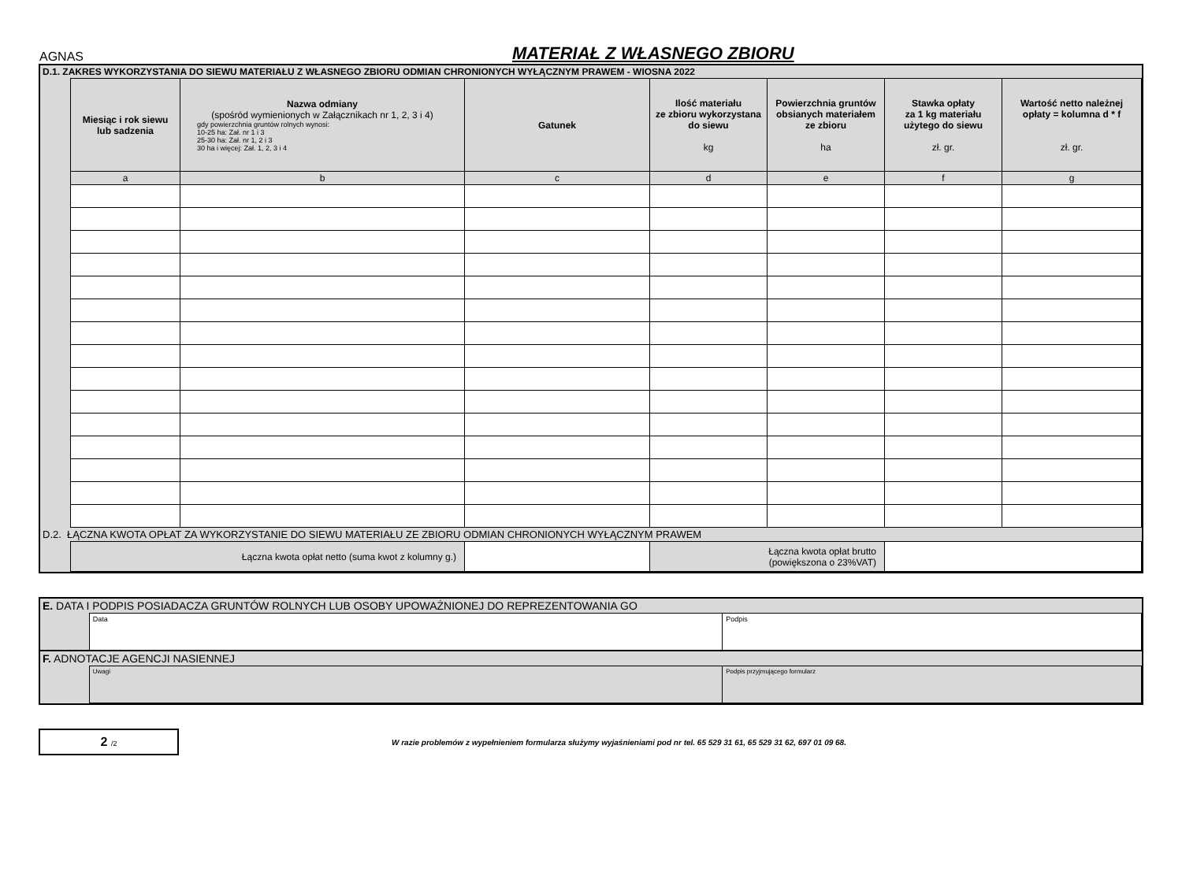AGNAS
MATERIAŁ Z WŁASNEGO ZBIORU
| D.1. ZAKRES WYKORZYSTANIA DO SIEWU MATERIAŁU Z WŁASNEGO ZBIORU ODMIAN CHRONIONYCH WYŁĄCZNYM PRAWEM - WIOSNA 2022 | | | | | | | |
| | Miesiąc i rok siewu lub sadzenia | Nazwa odmiany (spośród wymienionych w Załącznikach nr 1, 2, 3 i 4) gdy powierzchnia gruntów rolnych wynosi: 10-25 ha: Zał. nr 1 i 3 25-30 ha: Zał. nr 1, 2 i 3 30 ha i więcej: Zał. 1, 2, 3 i 4 | Gatunek | Ilość materiału ze zbioru wykorzystana do siewu kg | Powierzchnia gruntów obsianych materiałem ze zbioru ha | Stawka opłaty za 1 kg materiału użytego do siewu zł. gr. | Wartość netto należnej opłaty = kolumna d * f zł. gr. |
| | a | b | c | d | e | f | g |
| D.2. ŁĄCZNA KWOTA OPŁAT ZA WYKORZYSTANIE DO SIEWU MATERIAŁU ZE ZBIORU ODMIAN CHRONIONYCH WYŁĄCZNYM PRAWEM | | | | | | | |
| | Łączna kwota opłat netto (suma kwot z kolumny g.) | | | Łączna kwota opłat brutto (powiększona o 23%VAT) | | | |
| E. DATA I PODPIS POSIADACZA GRUNTÓW ROLNYCH LUB OSOBY UPOWAŻNIONEJ DO REPREZENTOWANIA GO | | |
| | Data | Podpis |
| F. ADNOTACJE AGENCJI NASIENNEJ | | |
| | Uwagi | Podpis przyjmującego formularz |
2 /2
W razie problemów z wypełnieniem formularza służymy wyjaśnieniami pod nr tel. 65 529 31 61, 65 529 31 62, 697 01 09 68.